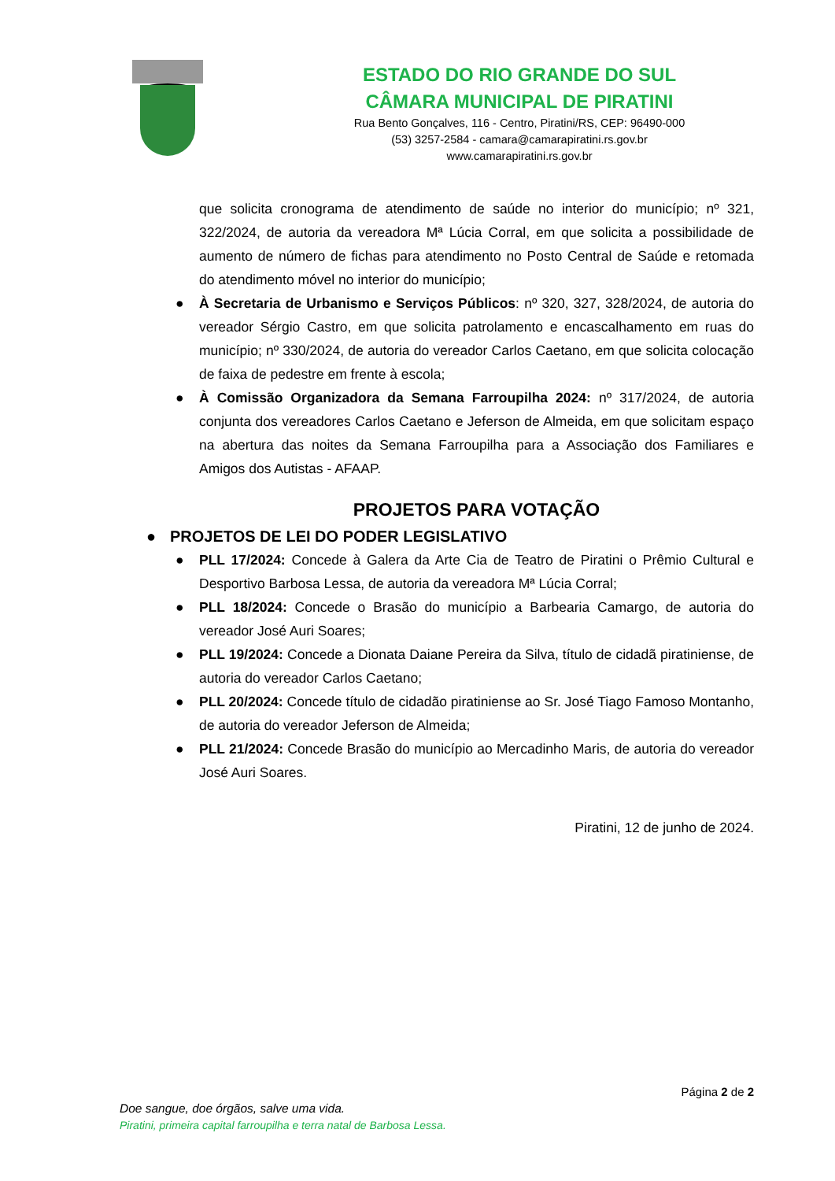ESTADO DO RIO GRANDE DO SUL
CÂMARA MUNICIPAL DE PIRATINI
Rua Bento Gonçalves, 116 - Centro, Piratini/RS, CEP: 96490-000
(53) 3257-2584 - camara@camarapiratini.rs.gov.br
www.camarapiratini.rs.gov.br
que solicita cronograma de atendimento de saúde no interior do município; nº 321, 322/2024, de autoria da vereadora Mª Lúcia Corral, em que solicita a possibilidade de aumento de número de fichas para atendimento no Posto Central de Saúde e retomada do atendimento móvel no interior do município;
● À Secretaria de Urbanismo e Serviços Públicos: nº 320, 327, 328/2024, de autoria do vereador Sérgio Castro, em que solicita patrolamento e encascalhamento em ruas do município; nº 330/2024, de autoria do vereador Carlos Caetano, em que solicita colocação de faixa de pedestre em frente à escola;
● À Comissão Organizadora da Semana Farroupilha 2024: nº 317/2024, de autoria conjunta dos vereadores Carlos Caetano e Jeferson de Almeida, em que solicitam espaço na abertura das noites da Semana Farroupilha para a Associação dos Familiares e Amigos dos Autistas - AFAAP.
PROJETOS PARA VOTAÇÃO
● PROJETOS DE LEI DO PODER LEGISLATIVO
● PLL 17/2024: Concede à Galera da Arte Cia de Teatro de Piratini o Prêmio Cultural e Desportivo Barbosa Lessa, de autoria da vereadora Mª Lúcia Corral;
● PLL 18/2024: Concede o Brasão do município a Barbearia Camargo, de autoria do vereador José Auri Soares;
● PLL 19/2024: Concede a Dionata Daiane Pereira da Silva, título de cidadã piratiniense, de autoria do vereador Carlos Caetano;
● PLL 20/2024: Concede título de cidadão piratiniense ao Sr. José Tiago Famoso Montanho, de autoria do vereador Jeferson de Almeida;
● PLL 21/2024: Concede Brasão do município ao Mercadinho Maris, de autoria do vereador José Auri Soares.
Piratini, 12 de junho de 2024.
Página 2 de 2
Doe sangue, doe órgãos, salve uma vida.
Piratini, primeira capital farroupilha e terra natal de Barbosa Lessa.